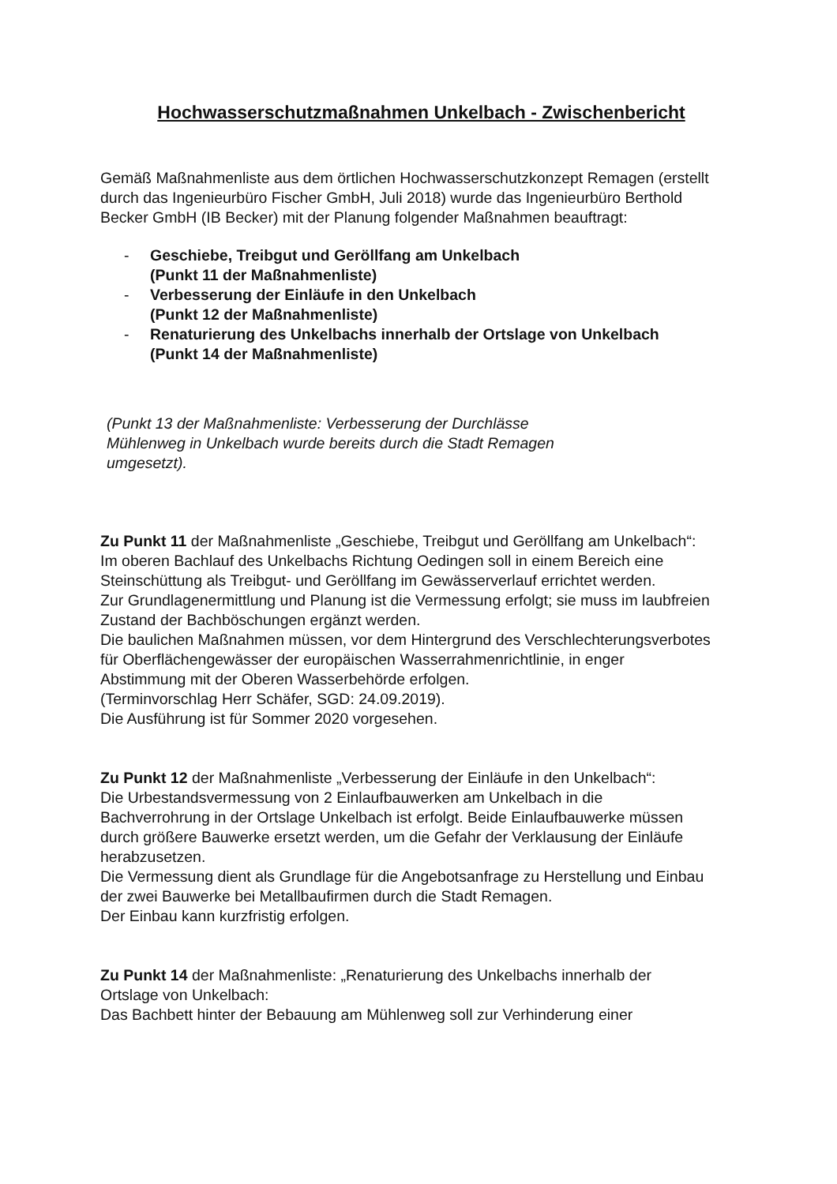Hochwasserschutzmaßnahmen Unkelbach - Zwischenbericht
Gemäß Maßnahmenliste aus dem örtlichen Hochwasserschutzkonzept Remagen (erstellt durch das Ingenieurbüro Fischer GmbH, Juli 2018) wurde das Ingenieurbüro Berthold Becker GmbH (IB Becker) mit der Planung folgender Maßnahmen beauftragt:
- Geschiebe, Treibgut und Geröllfang am Unkelbach
(Punkt 11 der Maßnahmenliste)
- Verbesserung der Einläufe in den Unkelbach
(Punkt 12 der Maßnahmenliste)
- Renaturierung des Unkelbachs innerhalb der Ortslage von Unkelbach
(Punkt 14 der Maßnahmenliste)
(Punkt 13 der Maßnahmenliste: Verbesserung der Durchlässe
Mühlenweg in Unkelbach wurde bereits durch die Stadt Remagen
umgesetzt).
Zu Punkt 11 der Maßnahmenliste „Geschiebe, Treibgut und Geröllfang am Unkelbach“:
Im oberen Bachlauf des Unkelbachs Richtung Oedingen soll in einem Bereich eine Steinschüttung als Treibgut- und Geröllfang im Gewässerverlauf errichtet werden.
Zur Grundlagenermittlung und Planung ist die Vermessung erfolgt; sie muss im laubfreien Zustand der Bachböschungen ergänzt werden.
Die baulichen Maßnahmen müssen, vor dem Hintergrund des Verschlechterungsverbotes für Oberflächengewässer der europäischen Wasserrahmenrichtlinie, in enger Abstimmung mit der Oberen Wasserbehörde erfolgen.
(Terminvorschlag Herr Schäfer, SGD: 24.09.2019).
Die Ausführung ist für Sommer 2020 vorgesehen.
Zu Punkt 12 der Maßnahmenliste „Verbesserung der Einläufe in den Unkelbach“:
Die Urbestandsvermessung von 2 Einlaufbauwerken am Unkelbach in die Bachverrohrung in der Ortslage Unkelbach ist erfolgt. Beide Einlaufbauwerke müssen durch größere Bauwerke ersetzt werden, um die Gefahr der Verklausung der Einläufe herabzusetzen.
Die Vermessung dient als Grundlage für die Angebotsanfrage zu Herstellung und Einbau der zwei Bauwerke bei Metallbaufirmen durch die Stadt Remagen.
Der Einbau kann kurzfristig erfolgen.
Zu Punkt 14 der Maßnahmenliste: „Renaturierung des Unkelbachs innerhalb der Ortslage von Unkelbach:
Das Bachbett hinter der Bebauung am Mühlenweg soll zur Verhinderung einer